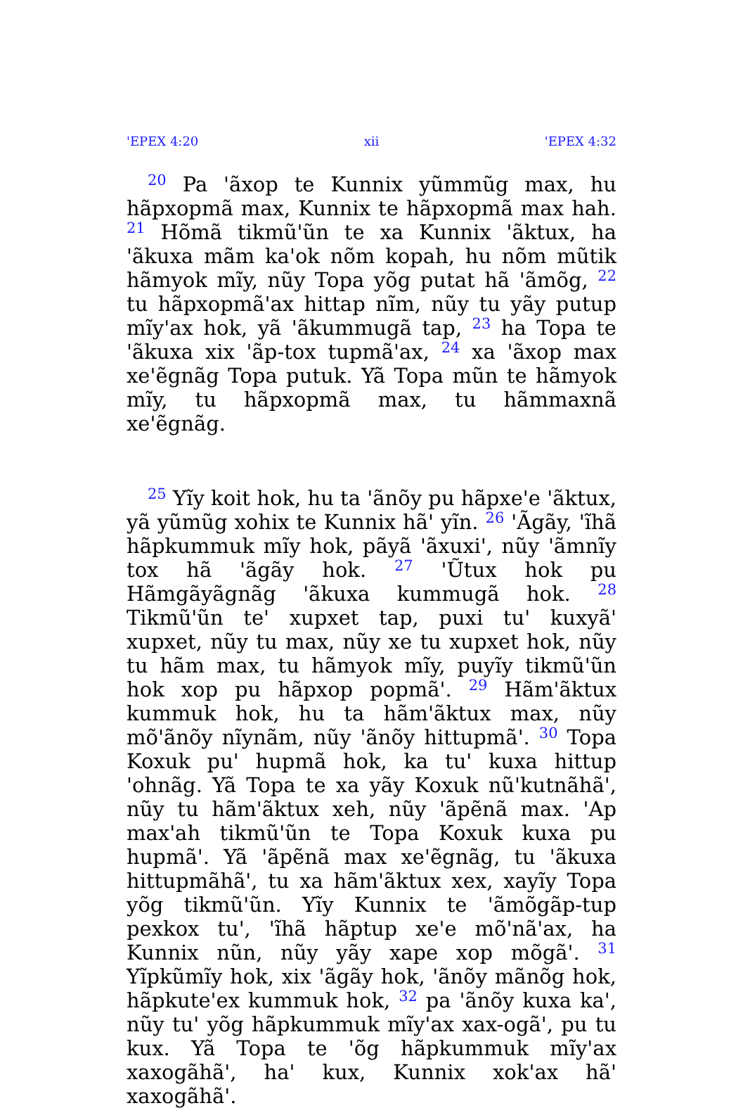'EPEX 4:20 xii 'EPEX 4:32
<sup>20</sup> Pa 'ãxop te Kunnix yũmmũg max, hu hãpxopmã max, Kunnix te hãpxopmã max hah. <sup>21</sup> Hõmã tikmũ'ũn te xa Kunnix 'ãktux, ha 'ãkuxa mãm ka'ok nõm kopah, hu nõm mũtik hãmyok mĩy, nũy Topa yõg putat hã 'ãmõg, <sup>22</sup> tu hãpxopmã'ax hittap nĩm, nũy tu yãy putup mĩy'ax hok, yã 'ãkummugã tap, <sup>23</sup> ha Topa te 'ãkuxa xix 'ãp-tox tupmã'ax, <sup>24</sup> xa 'ãxop max xe'ẽgnãg Topa putuk. Yã Topa mũn te hãmyok mĩy, tu hãpxopmã max, tu hãmmaxnã xe'ẽgnãg.
<sup>25</sup> Yĩy koit hok, hu ta 'ãnõy pu hãpxe'e 'ãktux, yã yũmũg xohix te Kunnix hã' yĩn. <sup>26</sup> 'Ãgãy, 'ĩhã hãpkummuk mĩy hok, pãyã 'ãxuxi', nũy 'ãmnĩy tox hã 'ãgãy hok. <sup>27</sup> 'Ũtux hok pu Hãmgãyãgnãg 'ãkuxa kummugã hok. <sup>28</sup> Tikmũ'ũn te' xupxet tap, puxi tu' kuxyã' xupxet, nũy tu max, nũy xe tu xupxet hok, nũy tu hãm max, tu hãmyok mĩy, puyĩy tikmũ'ũn hok xop pu hãpxop popmã'. <sup>29</sup> Hãm'ãktux kummuk hok, hu ta hãm'ãktux max, nũy mõ'ãnõy nĩynãm, nũy 'ãnõy hittupmã'. <sup>30</sup> Topa Koxuk pu' hupmã hok, ka tu' kuxa hittup 'ohnãg. Yã Topa te xa yãy Koxuk nũ'kutnãhã', nũy tu hãm'ãktux xeh, nũy 'ãpẽnã max. 'Ap max'ah tikmũ'ũn te Topa Koxuk kuxa pu hupmã'. Yã 'ãpẽnã max xe'ẽgnãg, tu 'ãkuxa hittupmãhã', tu xa hãm'ãktux xex, xayĩy Topa yõg tikmũ'ũn. Yĩy Kunnix te 'ãmõgãp-tup pexkox tu', 'ĩhã hãptup xe'e mõ'nã'ax, ha Kunnix nũn, nũy yãy xape xop mõgã'. <sup>31</sup> Yĩpkũmĩy hok, xix 'ãgãy hok, 'ãnõy mãnõg hok, hãpkute'ex kummuk hok, <sup>32</sup> pa 'ãnõy kuxa ka', nũy tu' yõg hãpkummuk mĩy'ax xax-ogã', pu tu kux. Yã Topa te 'õg hãpkummuk mĩy'ax xaxogãhã', ha' kux, Kunnix xok'ax hã' xaxogãhã'.